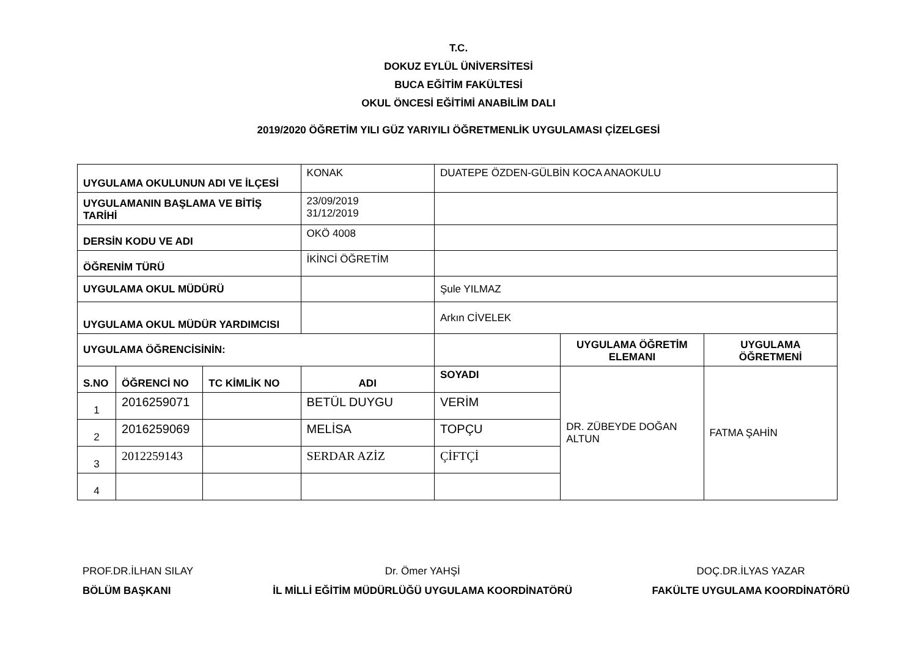T.C.
DOKUZ EYLÜL ÜNİVERSİTESİ
BUCA EĞİTİM FAKÜLTESİ
OKUL ÖNCESİ EĞİTİMİ ANABİLİM DALI
2019/2020 ÖĞRETİM YILI GÜZ YARIYILI ÖĞRETMENLİK UYGULAMASI ÇİZELGESİ
| UYGULAMA OKULUNUN ADI VE İLÇESİ | | | KONAK | DUATEPE ÖZDEN-GÜLBİN KOCA ANAOKULU | | |
| UYGULAMANIN BAŞLAMA VE BİTİŞ TARİHİ | | | 23/09/2019 31/12/2019 | | | |
| DERSİN KODU VE ADI | | | OKÖ 4008 | | | |
| ÖĞRENİM TÜRÜ | | | İKİNCİ ÖĞRETİM | | | |
| UYGULAMA OKUL MÜDÜRÜ | | | | Şule YILMAZ | | |
| UYGULAMA OKUL MÜDÜR YARDIMCISI | | | | Arkın CİVELEK | | |
| UYGULAMA ÖĞRENCİSİNİN: | | | | | UYGULAMA ÖĞRETİM ELEMANI | UYGULAMA ÖĞRETMENİ |
| S.NO | ÖĞRENCİ NO | TC KİMLİK NO | ADI | SOYADI | DR. ZÜBEYDE DOĞAN ALTUN | FATMA ŞAHİN |
| 1 | 2016259071 | | BETÜL DUYGU | VERİM | | |
| 2 | 2016259069 | | MELİSA | TOPÇU | | |
| 3 | 2012259143 | | SERDAR AZİZ | ÇİFTÇİ | | |
| 4 | | | | | | |
PROF.DR.İLHAN SILAY
BÖLÜM BAŞKANI
Dr. Ömer YAHŞİ
İL MİLLİ EĞİTİM MÜDÜRLÜĞÜ UYGULAMA KOORDİNATÖRÜ
DOÇ.DR.İLYAS YAZAR
FAKÜLTE UYGULAMA KOORDİNATÖRÜ